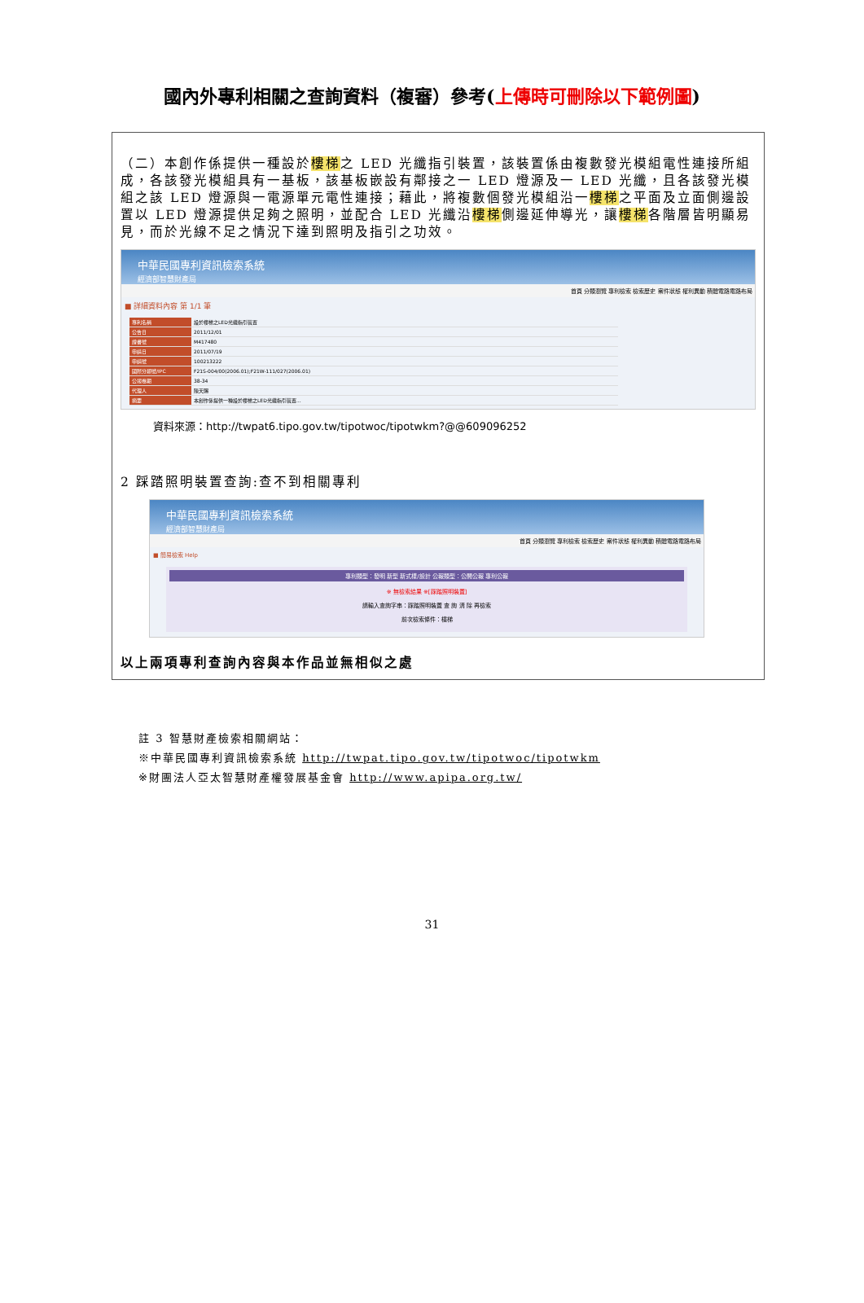國內外專利相關之查詢資料（複審）參考(上傳時可刪除以下範例圖)
（二）本創作係提供一種設於樓梯之 LED 光纖指引裝置，該裝置係由複數發光模組電性連接所組成，各該發光模組具有一基板，該基板嵌設有鄰接之一 LED 燈源及一 LED 光纖，且各該發光模組之該 LED 燈源與一電源單元電性連接；藉此，將複數個發光模組沿一樓梯之平面及立面側邊設置以 LED 燈源提供足夠之照明，並配合 LED 光纖沿樓梯側邊延伸導光，讓樓梯各階層皆明顯易見，而於光線不足之情況下達到照明及指引之功效。
中華民國專利資訊檢索系統
經濟部智慧財產局
首頁 分類瀏覽 專利檢索 檢索歷史 案件狀態 權利異動 積體電路電路布局
■ 詳細資料內容 第 1/1 筆
| 專利名稱 | 設於樓梯之LED光纖指引裝置 |
| 公告日 | 2011/12/01 |
| 證書號 | M417480 |
| 申請日 | 2011/07/19 |
| 申請號 | 100213222 |
| 國際分類號/IPC | F21S-004/00(2006.01);F21W-111/027(2006.01) |
| 公報卷期 | 38-34 |
| 代理人 | 陳天賜 |
| 摘要 | 本創作係提供一種設於樓梯之LED光纖指引裝置… |
資料來源：http://twpat6.tipo.gov.tw/tipotwoc/tipotwkm?@@609096252
2 踩踏照明裝置查詢:查不到相關專利
中華民國專利資訊檢索系統
經濟部智慧財產局
首頁 分類瀏覽 專利檢索 檢索歷史 案件狀態 權利異動 積體電路電路布局
■ 簡易檢索 Help
專利類型：發明 新型 新式樣/設計 公報類型：公開公報 專利公報
※ 無檢索結果 ※[踩踏照明裝置]
請輸入查詢字串：踩踏照明裝置 查 詢 清 除 再檢索
前次檢索條件：樓梯
以上兩項專利查詢內容與本作品並無相似之處
註 3 智慧財產檢索相關網站：
※中華民國專利資訊檢索系統 http://twpat.tipo.gov.tw/tipotwoc/tipotwkm
※財團法人亞太智慧財產權發展基金會 http://www.apipa.org.tw/
31